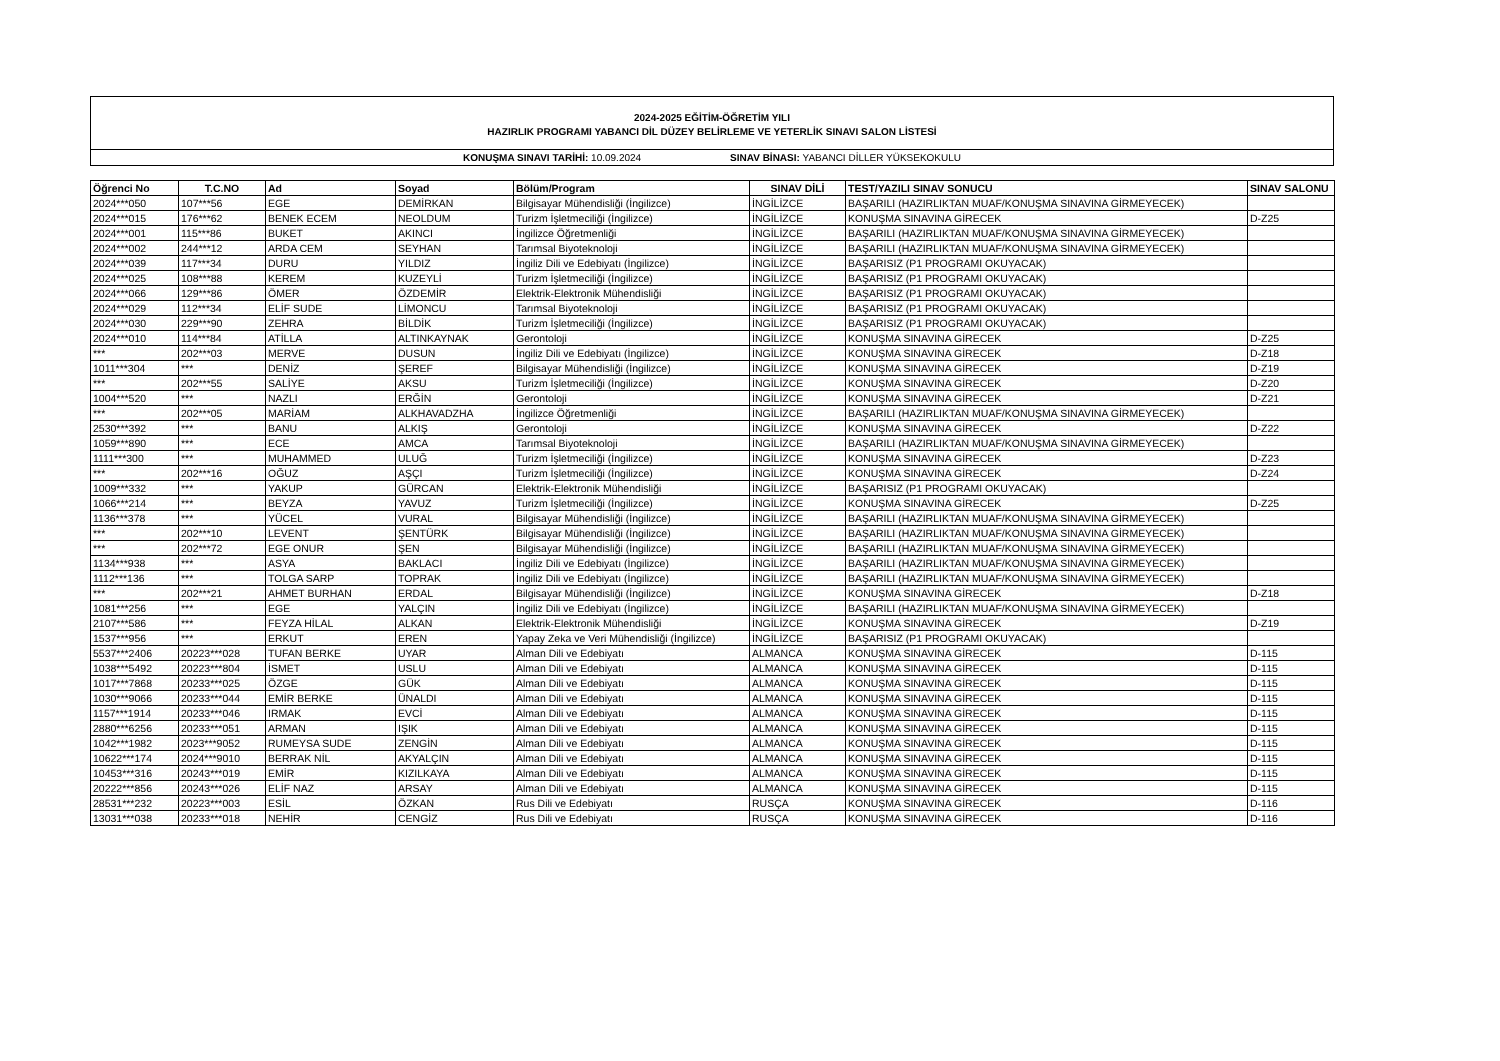2024-2025 EĞİTİM-ÖĞRETİM YILI
HAZIRLIK PROGRAMI YABANCI DİL DÜZEY BELİRLEME VE YETERLİK SINAVI SALON LİSTESİ
KONUŞMA SINAVI TARİHİ: 10.09.2024 SINAV BİNASI: YABANCI DİLLER YÜKSEKOKULU
| Öğrenci No | T.C.NO | Ad | Soyad | Bölüm/Program | SINAV DİLİ | TEST/YAZILI SINAV SONUCU | SINAV SALONU |
| --- | --- | --- | --- | --- | --- | --- | --- |
| 2024***050 | 107***56 | EGE | DEMİRKAN | Bilgisayar Mühendisliği (İngilizce) | İNGİLİZCE | BAŞARILI (HAZIRLIKTAN MUAF/KONUŞMA SINAVINA GİRMEYECEK) | |
| 2024***015 | 176***62 | BENEK ECEM | NEOLDUM | Turizm İşletmeciliği (İngilizce) | İNGİLİZCE | KONUŞMA SINAVINA GİRECEK | D-Z25 |
| 2024***001 | 115***86 | BUKET | AKINCI | İngilizce Öğretmenliği | İNGİLİZCE | BAŞARILI (HAZIRLIKTAN MUAF/KONUŞMA SINAVINA GİRMEYECEK) | |
| 2024***002 | 244***12 | ARDA CEM | SEYHAN | Tarımsal Biyoteknoloji | İNGİLİZCE | BAŞARILI (HAZIRLIKTAN MUAF/KONUŞMA SINAVINA GİRMEYECEK) | |
| 2024***039 | 117***34 | DURU | YILDIZ | İngiliz Dili ve Edebiyatı (İngilizce) | İNGİLİZCE | BAŞARISIZ (P1 PROGRAMI OKUYACAK) | |
| 2024***025 | 108***88 | KEREM | KUZEYLİ | Turizm İşletmeciliği (İngilizce) | İNGİLİZCE | BAŞARISIZ (P1 PROGRAMI OKUYACAK) | |
| 2024***066 | 129***86 | ÖMER | ÖZDEMİR | Elektrik-Elektronik Mühendisliği | İNGİLİZCE | BAŞARISIZ (P1 PROGRAMI OKUYACAK) | |
| 2024***029 | 112***34 | ELİF SUDE | LİMONCU | Tarımsal Biyoteknoloji | İNGİLİZCE | BAŞARISIZ (P1 PROGRAMI OKUYACAK) | |
| 2024***030 | 229***90 | ZEHRA | BİLDİK | Turizm İşletmeciliği (İngilizce) | İNGİLİZCE | BAŞARISIZ (P1 PROGRAMI OKUYACAK) | |
| 2024***010 | 114***84 | ATİLLA | ALTINKAYNAK | Gerontoloji | İNGİLİZCE | KONUŞMA SINAVINA GİRECEK | D-Z25 |
| *** | 202***03 | MERVE | DUSUN | İngiliz Dili ve Edebiyatı (İngilizce) | İNGİLİZCE | KONUŞMA SINAVINA GİRECEK | D-Z18 |
| 1011***304 | *** | DENİZ | ŞEREF | Bilgisayar Mühendisliği (İngilizce) | İNGİLİZCE | KONUŞMA SINAVINA GİRECEK | D-Z19 |
| *** | 202***55 | SALİYE | AKSU | Turizm İşletmeciliği (İngilizce) | İNGİLİZCE | KONUŞMA SINAVINA GİRECEK | D-Z20 |
| 1004***520 | *** | NAZLI | ERĞİN | Gerontoloji | İNGİLİZCE | KONUŞMA SINAVINA GİRECEK | D-Z21 |
| *** | 202***05 | MARİAM | ALKHAVADZHA | İngilizce Öğretmenliği | İNGİLİZCE | BAŞARILI (HAZIRLIKTAN MUAF/KONUŞMA SINAVINA GİRMEYECEK) | |
| 2530***392 | *** | BANU | ALKIŞ | Gerontoloji | İNGİLİZCE | KONUŞMA SINAVINA GİRECEK | D-Z22 |
| 1059***890 | *** | ECE | AMCA | Tarımsal Biyoteknoloji | İNGİLİZCE | BAŞARILI (HAZIRLIKTAN MUAF/KONUŞMA SINAVINA GİRMEYECEK) | |
| 1111***300 | *** | MUHAMMED | ULUĞ | Turizm İşletmeciliği (İngilizce) | İNGİLİZCE | KONUŞMA SINAVINA GİRECEK | D-Z23 |
| *** | 202***16 | OĞUZ | AŞÇI | Turizm İşletmeciliği (İngilizce) | İNGİLİZCE | KONUŞMA SINAVINA GİRECEK | D-Z24 |
| 1009***332 | *** | YAKUP | GÜRCAN | Elektrik-Elektronik Mühendisliği | İNGİLİZCE | BAŞARISIZ (P1 PROGRAMI OKUYACAK) | |
| 1066***214 | *** | BEYZA | YAVUZ | Turizm İşletmeciliği (İngilizce) | İNGİLİZCE | KONUŞMA SINAVINA GİRECEK | D-Z25 |
| 1136***378 | *** | YÜCEL | VURAL | Bilgisayar Mühendisliği (İngilizce) | İNGİLİZCE | BAŞARILI (HAZIRLIKTAN MUAF/KONUŞMA SINAVINA GİRMEYECEK) | |
| *** | 202***10 | LEVENT | ŞENTÜRK | Bilgisayar Mühendisliği (İngilizce) | İNGİLİZCE | BAŞARILI (HAZIRLIKTAN MUAF/KONUŞMA SINAVINA GİRMEYECEK) | |
| *** | 202***72 | EGE ONUR | ŞEN | Bilgisayar Mühendisliği (İngilizce) | İNGİLİZCE | BAŞARILI (HAZIRLIKTAN MUAF/KONUŞMA SINAVINA GİRMEYECEK) | |
| 1134***938 | *** | ASYA | BAKLACI | İngiliz Dili ve Edebiyatı (İngilizce) | İNGİLİZCE | BAŞARILI (HAZIRLIKTAN MUAF/KONUŞMA SINAVINA GİRMEYECEK) | |
| 1112***136 | *** | TOLGA SARP | TOPRAK | İngiliz Dili ve Edebiyatı (İngilizce) | İNGİLİZCE | BAŞARILI (HAZIRLIKTAN MUAF/KONUŞMA SINAVINA GİRMEYECEK) | |
| *** | 202***21 | AHMET BURHAN | ERDAL | Bilgisayar Mühendisliği (İngilizce) | İNGİLİZCE | KONUŞMA SINAVINA GİRECEK | D-Z18 |
| 1081***256 | *** | EGE | YALÇIN | İngiliz Dili ve Edebiyatı (İngilizce) | İNGİLİZCE | BAŞARILI (HAZIRLIKTAN MUAF/KONUŞMA SINAVINA GİRMEYECEK) | |
| 2107***586 | *** | FEYZA HİLAL | ALKAN | Elektrik-Elektronik Mühendisliği | İNGİLİZCE | KONUŞMA SINAVINA GİRECEK | D-Z19 |
| 1537***956 | *** | ERKUT | EREN | Yapay Zeka ve Veri Mühendisliği (İngilizce) | İNGİLİZCE | BAŞARISIZ (P1 PROGRAMI OKUYACAK) | |
| 5537***2406 | 20223***028 | TUFAN BERKE | UYAR | Alman Dili ve Edebiyatı | ALMANCA | KONUŞMA SINAVINA GİRECEK | D-115 |
| 1038***5492 | 20223***804 | İSMET | USLU | Alman Dili ve Edebiyatı | ALMANCA | KONUŞMA SINAVINA GİRECEK | D-115 |
| 1017***7868 | 20233***025 | ÖZGE | GÜK | Alman Dili ve Edebiyatı | ALMANCA | KONUŞMA SINAVINA GİRECEK | D-115 |
| 1030***9066 | 20233***044 | EMİR BERKE | ÜNALDI | Alman Dili ve Edebiyatı | ALMANCA | KONUŞMA SINAVINA GİRECEK | D-115 |
| 1157***1914 | 20233***046 | IRMAK | EVCİ | Alman Dili ve Edebiyatı | ALMANCA | KONUŞMA SINAVINA GİRECEK | D-115 |
| 2880***6256 | 20233***051 | ARMAN | IŞIK | Alman Dili ve Edebiyatı | ALMANCA | KONUŞMA SINAVINA GİRECEK | D-115 |
| 1042***1982 | 2023***9052 | RUMEYSA SUDE | ZENGİN | Alman Dili ve Edebiyatı | ALMANCA | KONUŞMA SINAVINA GİRECEK | D-115 |
| 10622***174 | 2024***9010 | BERRAK NİL | AKYALÇIN | Alman Dili ve Edebiyatı | ALMANCA | KONUŞMA SINAVINA GİRECEK | D-115 |
| 10453***316 | 20243***019 | EMİR | KIZILKAYA | Alman Dili ve Edebiyatı | ALMANCA | KONUŞMA SINAVINA GİRECEK | D-115 |
| 20222***856 | 20243***026 | ELİF NAZ | ARSAY | Alman Dili ve Edebiyatı | ALMANCA | KONUŞMA SINAVINA GİRECEK | D-115 |
| 28531***232 | 20223***003 | ESİL | ÖZKAN | Rus Dili ve Edebiyatı | RUSÇA | KONUŞMA SINAVINA GİRECEK | D-116 |
| 13031***038 | 20233***018 | NEHİR | CENGİZ | Rus Dili ve Edebiyatı | RUSÇA | KONUŞMA SINAVINA GİRECEK | D-116 |